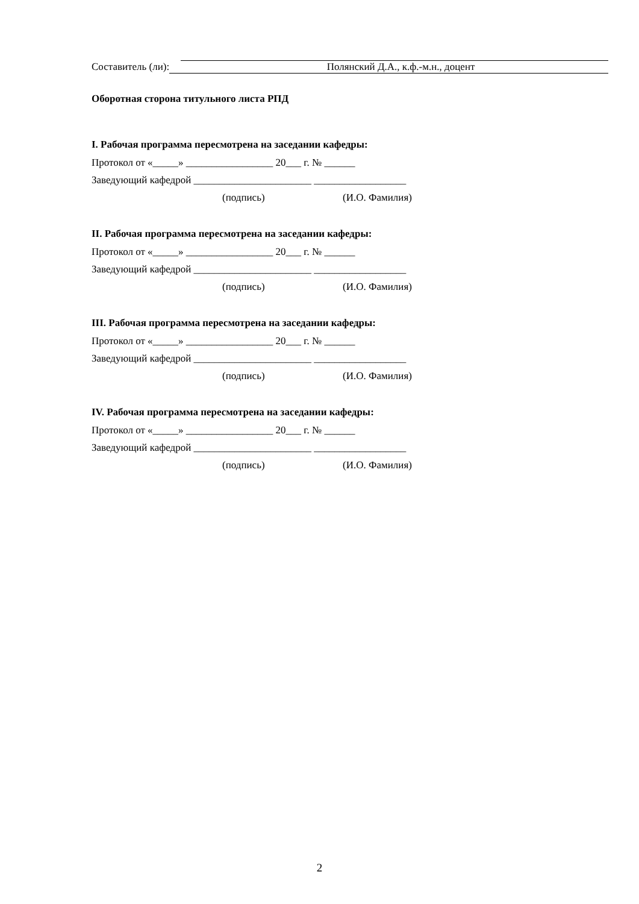Составитель (ли): Полянский Д.А., к.ф.-м.н., доцент
Оборотная сторона титульного листа РПД
I. Рабочая программа пересмотрена на заседании кафедры:
Протокол от «_____» _________________ 20___ г. № ______
Заведующий кафедрой _______________________ __________________
(подпись) (И.О. Фамилия)
II. Рабочая программа пересмотрена на заседании кафедры:
Протокол от «_____» _________________ 20___ г. № ______
Заведующий кафедрой _______________________ __________________
(подпись) (И.О. Фамилия)
III. Рабочая программа пересмотрена на заседании кафедры:
Протокол от «_____» _________________ 20___ г. № ______
Заведующий кафедрой _______________________ __________________
(подпись) (И.О. Фамилия)
IV. Рабочая программа пересмотрена на заседании кафедры:
Протокол от «_____» _________________ 20___ г. № ______
Заведующий кафедрой _______________________ __________________
(подпись) (И.О. Фамилия)
2